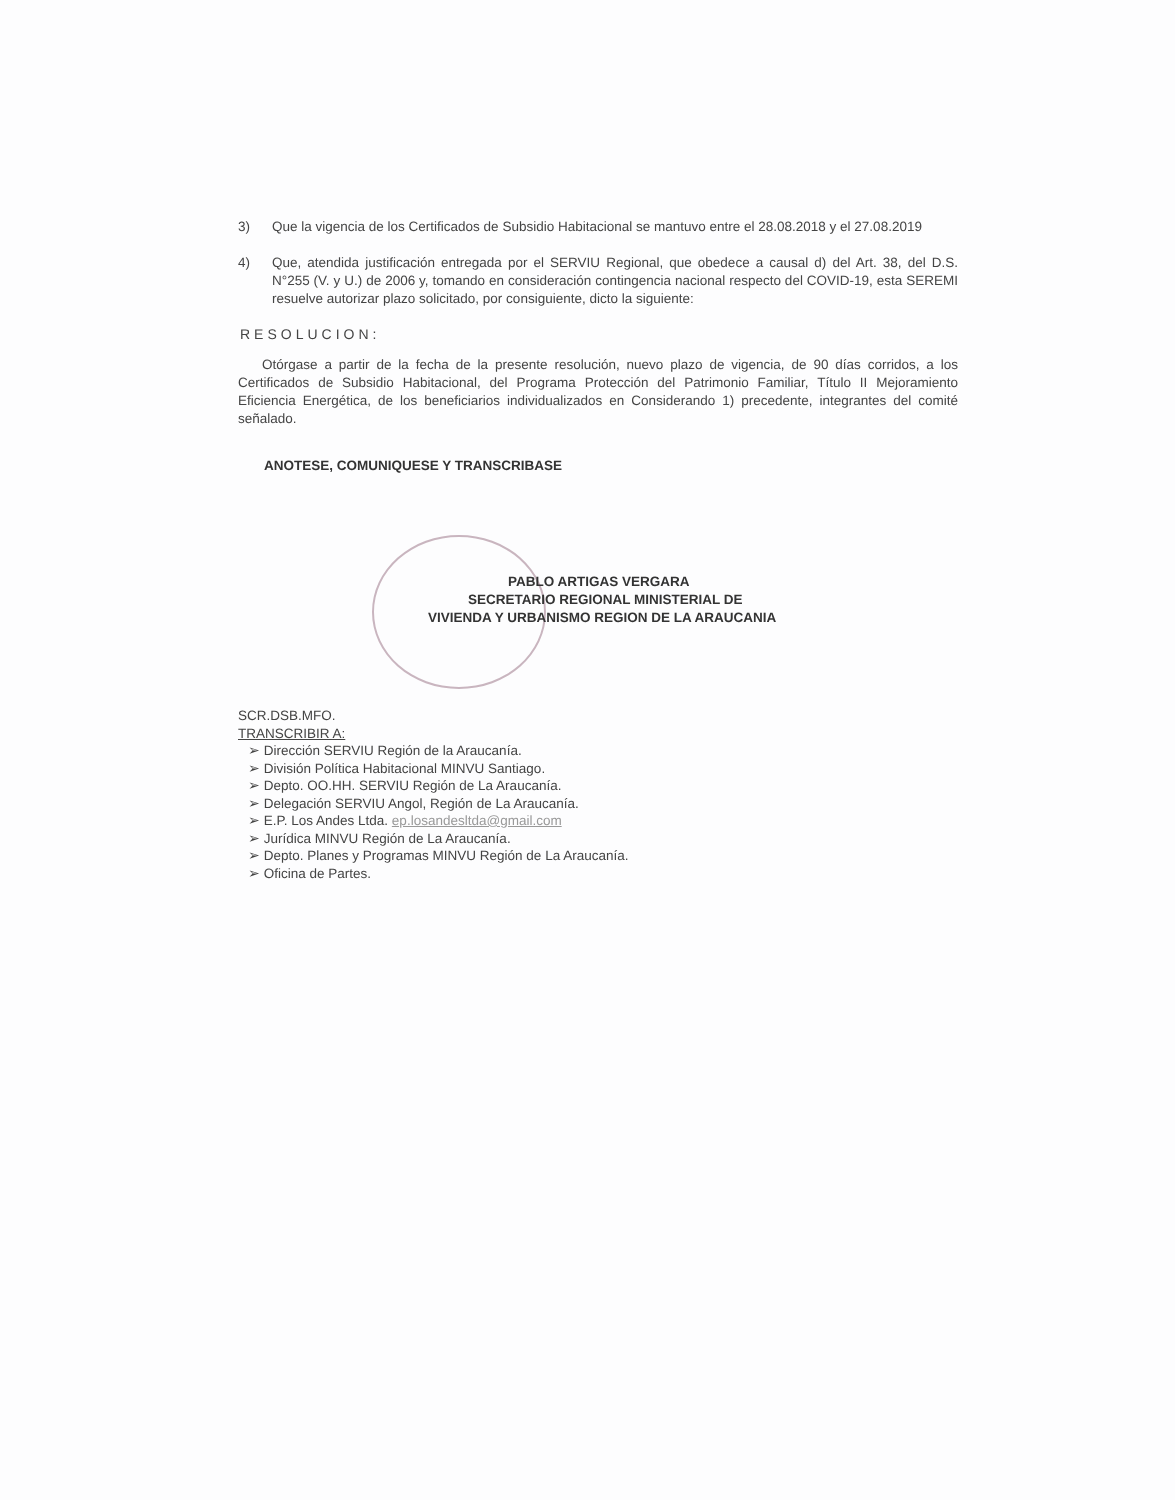3) Que la vigencia de los Certificados de Subsidio Habitacional se mantuvo entre el 28.08.2018 y el 27.08.2019
4) Que, atendida justificación entregada por el SERVIU Regional, que obedece a causal d) del Art. 38, del D.S. N°255 (V. y U.) de 2006 y, tomando en consideración contingencia nacional respecto del COVID-19, esta SEREMI resuelve autorizar plazo solicitado, por consiguiente, dicto la siguiente:
RESOLUCION:
Otórgase a partir de la fecha de la presente resolución, nuevo plazo de vigencia, de 90 días corridos, a los Certificados de Subsidio Habitacional, del Programa Protección del Patrimonio Familiar, Título II Mejoramiento Eficiencia Energética, de los beneficiarios individualizados en Considerando 1) precedente, integrantes del comité señalado.
ANOTESE, COMUNIQUESE Y TRANSCRIBASE
PABLO ARTIGAS VERGARA
SECRETARIO REGIONAL MINISTERIAL DE
VIVIENDA Y URBANISMO REGION DE LA ARAUCANIA
SCR.DSB.MFO.
TRANSCRIBIR A:
➢ Dirección SERVIU Región de la Araucanía.
➢ División Política Habitacional MINVU Santiago.
➢ Depto. OO.HH. SERVIU Región de La Araucanía.
➢ Delegación SERVIU Angol, Región de La Araucanía.
➢ E.P. Los Andes Ltda. ep.losandesltda@gmail.com
➢ Jurídica MINVU Región de La Araucanía.
➢ Depto. Planes y Programas MINVU Región de La Araucanía.
➢ Oficina de Partes.